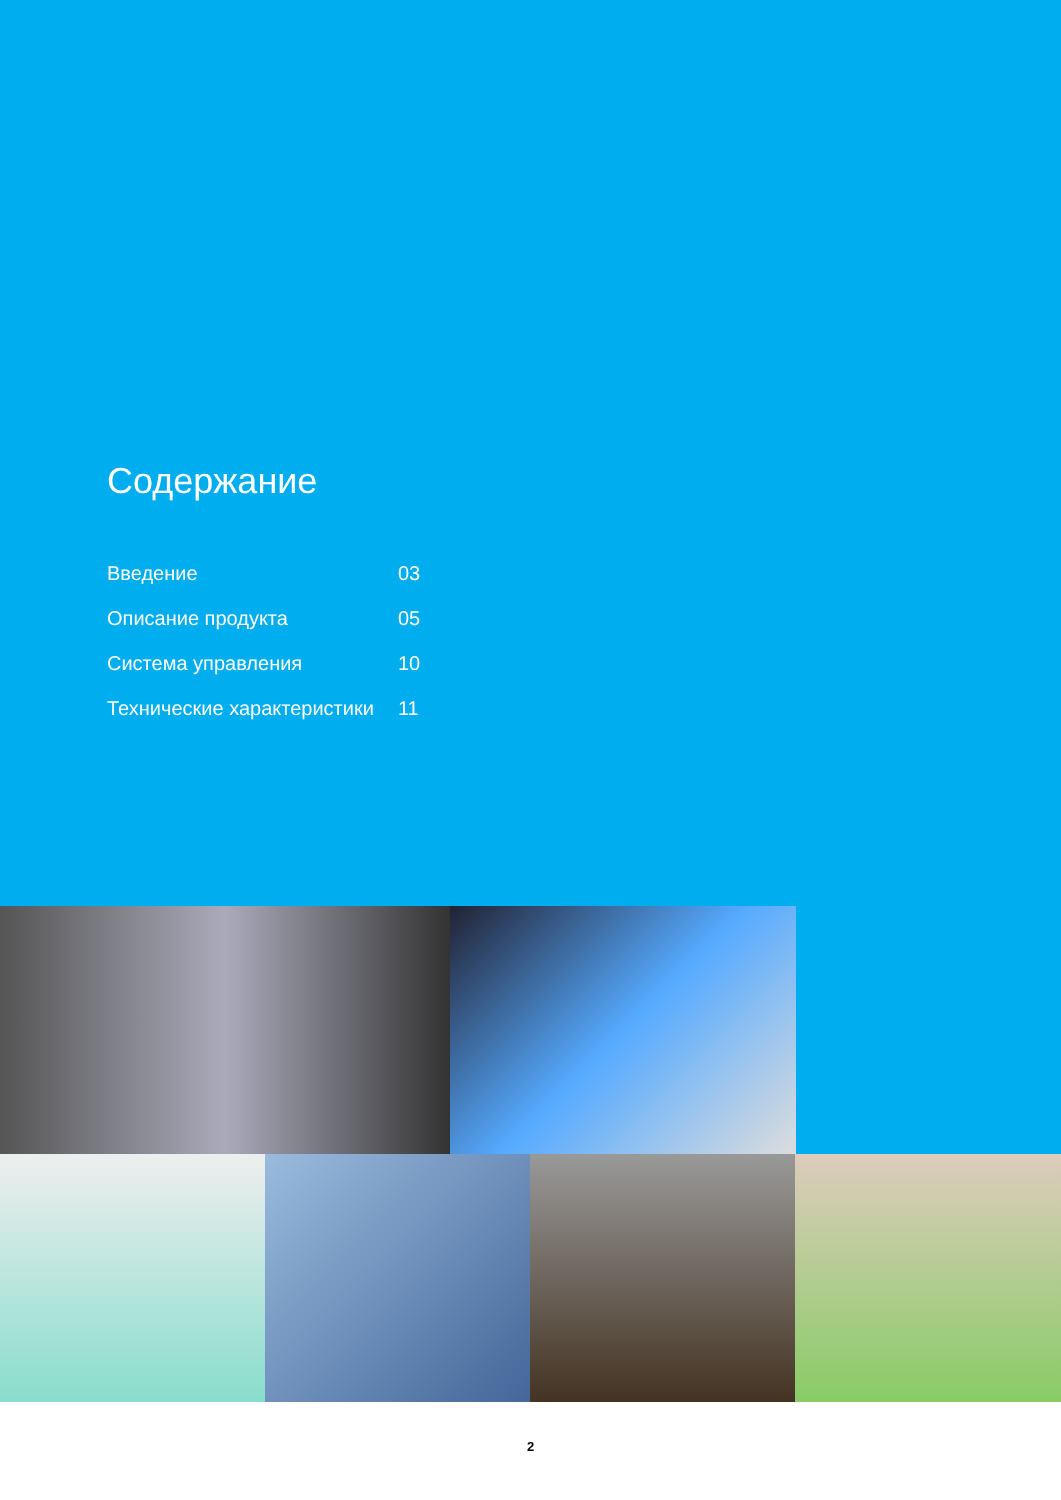Содержание
| Введение | 03 |
| Описание продукта | 05 |
| Система управления | 10 |
| Технические характеристики | 11 |
2